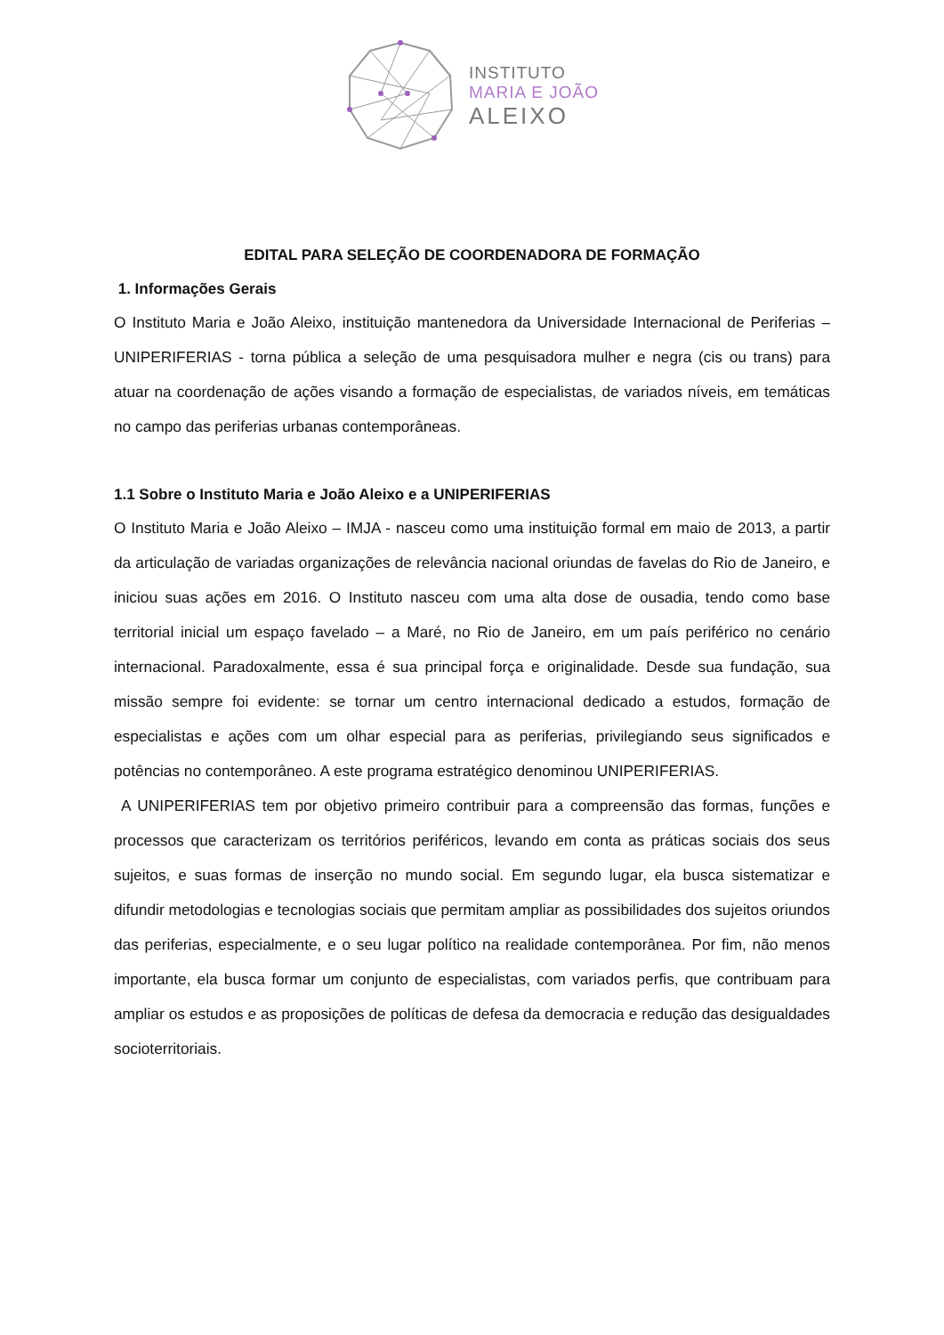INSTITUTO
MARIA E JOÃO
ALEIXO
EDITAL PARA SELEÇÃO DE COORDENADORA DE FORMAÇÃO
1. Informações Gerais
O Instituto Maria e João Aleixo, instituição mantenedora da Universidade Internacional de Periferias – UNIPERIFERIAS - torna pública a seleção de uma pesquisadora mulher e negra (cis ou trans) para atuar na coordenação de ações visando a formação de especialistas, de variados níveis, em temáticas no campo das periferias urbanas contemporâneas.
1.1 Sobre o Instituto Maria e João Aleixo e a UNIPERIFERIAS
O Instituto Maria e João Aleixo – IMJA - nasceu como uma instituição formal em maio de 2013, a partir da articulação de variadas organizações de relevância nacional oriundas de favelas do Rio de Janeiro, e iniciou suas ações em 2016. O Instituto nasceu com uma alta dose de ousadia, tendo como base territorial inicial um espaço favelado – a Maré, no Rio de Janeiro, em um país periférico no cenário internacional. Paradoxalmente, essa é sua principal força e originalidade. Desde sua fundação, sua missão sempre foi evidente: se tornar um centro internacional dedicado a estudos, formação de especialistas e ações com um olhar especial para as periferias, privilegiando seus significados e potências no contemporâneo. A este programa estratégico denominou UNIPERIFERIAS.
A UNIPERIFERIAS tem por objetivo primeiro contribuir para a compreensão das formas, funções e processos que caracterizam os territórios periféricos, levando em conta as práticas sociais dos seus sujeitos, e suas formas de inserção no mundo social. Em segundo lugar, ela busca sistematizar e difundir metodologias e tecnologias sociais que permitam ampliar as possibilidades dos sujeitos oriundos das periferias, especialmente, e o seu lugar político na realidade contemporânea. Por fim, não menos importante, ela busca formar um conjunto de especialistas, com variados perfis, que contribuam para ampliar os estudos e as proposições de políticas de defesa da democracia e redução das desigualdades socioterritoriais.